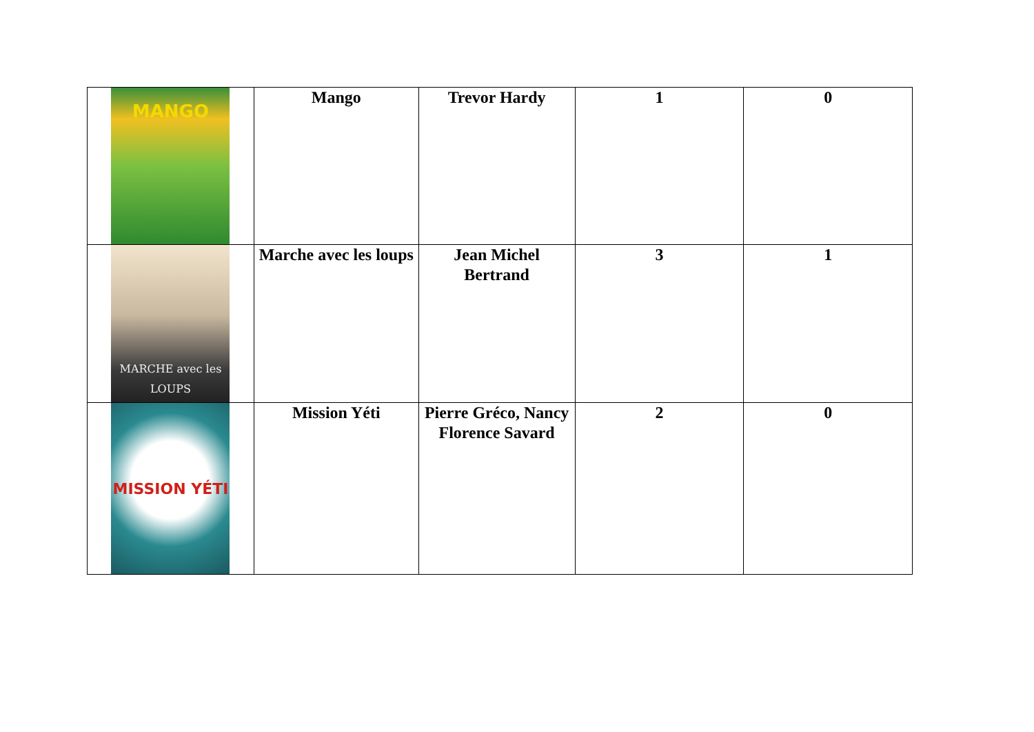| MANGO | Mango | Trevor Hardy | 1 | 0 |
| MARCHE avec les LOUPS | Marche avec les loups | Jean Michel Bertrand | 3 | 1 |
| MISSION YÉTI | Mission Yéti | Pierre Gréco, Nancy Florence Savard | 2 | 0 |